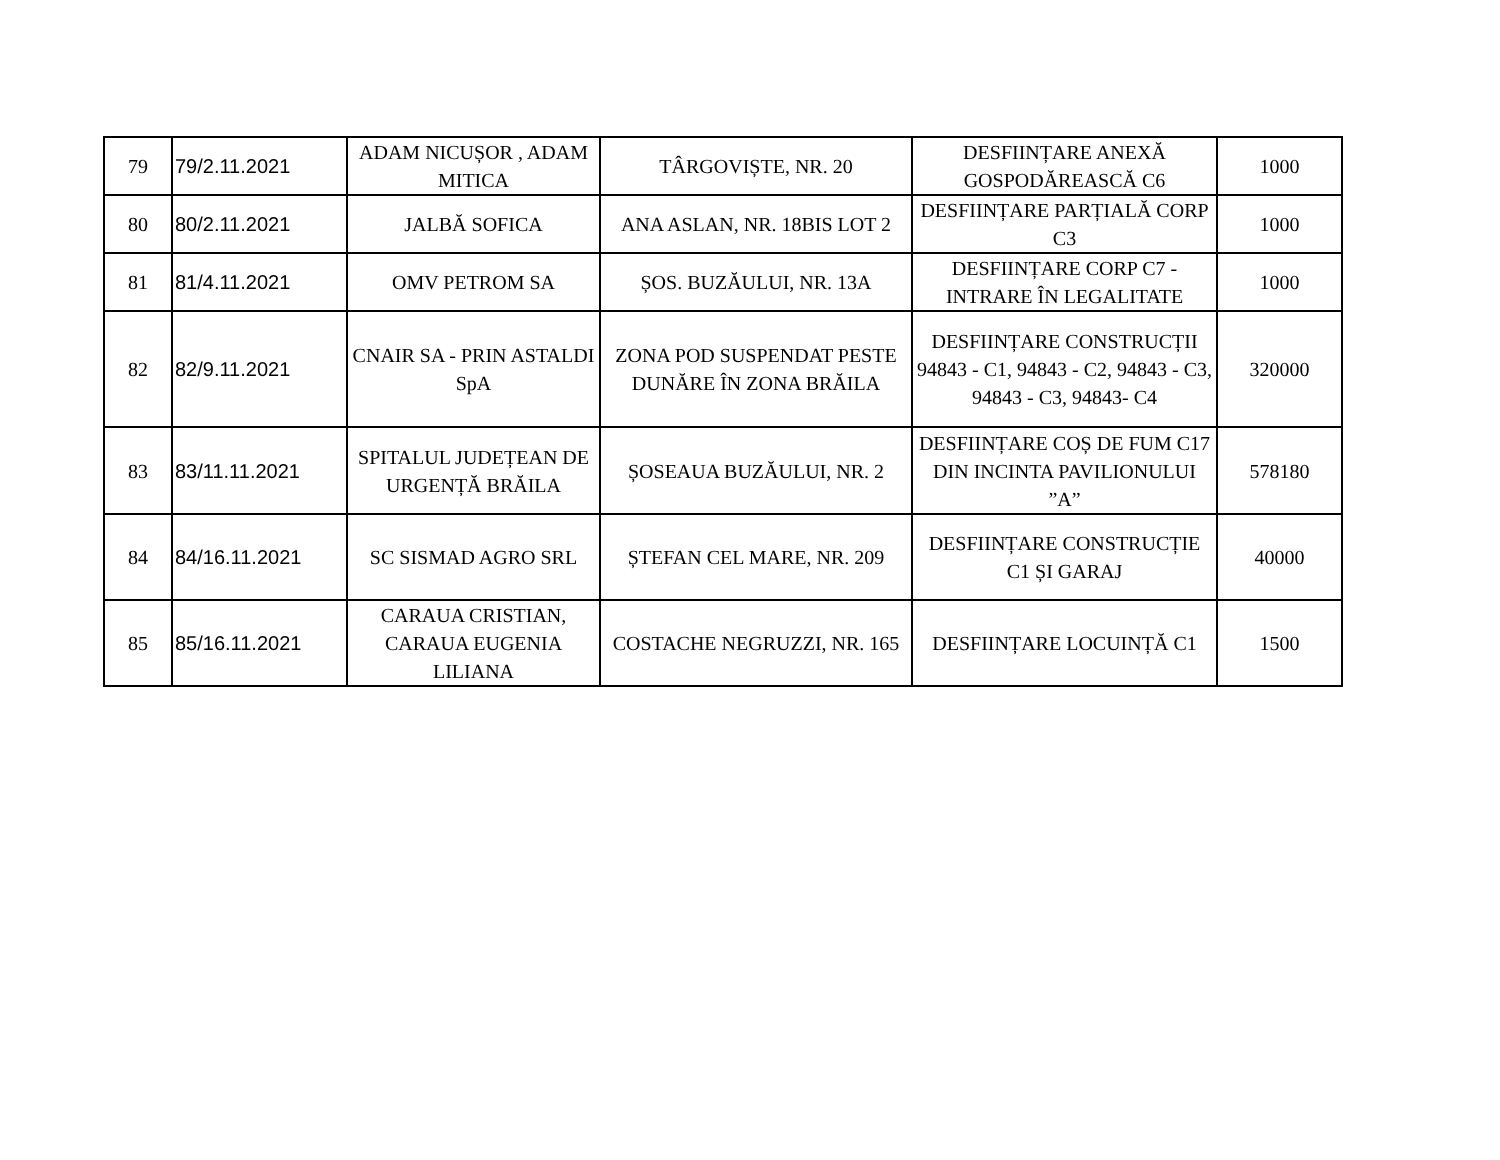| 79 | 79/2.11.2021 | ADAM NICUȘOR , ADAM MITICA | TÂRGOVIȘTE, NR. 20 | DESFIINȚARE ANEXĂ GOSPODĂREASCĂ C6 | 1000 |
| 80 | 80/2.11.2021 | JALBĂ SOFICA | ANA ASLAN, NR. 18BIS LOT 2 | DESFIINȚARE PARȚIALĂ CORP C3 | 1000 |
| 81 | 81/4.11.2021 | OMV PETROM SA | ȘOS. BUZĂULUI, NR. 13A | DESFIINȚARE CORP C7 - INTRARE ÎN LEGALITATE | 1000 |
| 82 | 82/9.11.2021 | CNAIR SA - PRIN ASTALDI SpA | ZONA POD SUSPENDAT PESTE DUNĂRE ÎN ZONA BRĂILA | DESFIINȚARE CONSTRUCȚII 94843 - C1, 94843 - C2, 94843 - C3, 94843 - C3, 94843- C4 | 320000 |
| 83 | 83/11.11.2021 | SPITALUL JUDEȚEAN DE URGENȚĂ BRĂILA | ȘOSEAUA BUZĂULUI, NR. 2 | DESFIINȚARE COȘ DE FUM C17 DIN INCINTA PAVILIONULUI ”A” | 578180 |
| 84 | 84/16.11.2021 | SC SISMAD AGRO SRL | ȘTEFAN CEL MARE, NR. 209 | DESFIINȚARE CONSTRUCȚIE C1 ȘI GARAJ | 40000 |
| 85 | 85/16.11.2021 | CARAUA CRISTIAN, CARAUA EUGENIA LILIANA | COSTACHE NEGRUZZI, NR. 165 | DESFIINȚARE LOCUINȚĂ C1 | 1500 |